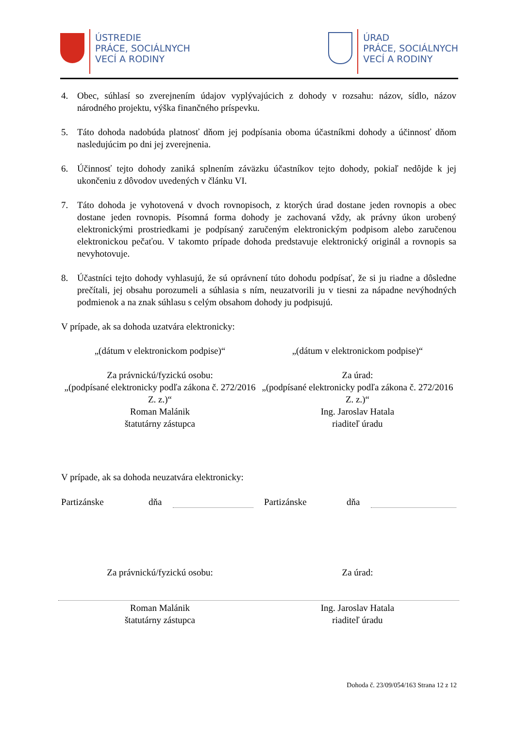ÚSTREDIE
PRÁCE, SOCIÁLNYCH
VECÍ A RODINY
ÚRAD
PRÁCE, SOCIÁLNYCH
VECÍ A RODINY
4. Obec, súhlasí so zverejnením údajov vyplývajúcich z dohody v rozsahu: názov, sídlo, názov národného projektu, výška finančného príspevku.
5. Táto dohoda nadobúda platnosť dňom jej podpísania oboma účastníkmi dohody a účinnosť dňom nasledujúcim po dni jej zverejnenia.
6. Účinnosť tejto dohody zaniká splnením záväzku účastníkov tejto dohody, pokiaľ nedôjde k jej ukončeniu z dôvodov uvedených v článku VI.
7. Táto dohoda je vyhotovená v dvoch rovnopisoch, z ktorých úrad dostane jeden rovnopis a obec dostane jeden rovnopis. Písomná forma dohody je zachovaná vždy, ak právny úkon urobený elektronickými prostriedkami je podpísaný zaručeným elektronickým podpisom alebo zaručenou elektronickou pečaťou. V takomto prípade dohoda predstavuje elektronický originál a rovnopis sa nevyhotovuje.
8. Účastníci tejto dohody vyhlasujú, že sú oprávnení túto dohodu podpísať, že si ju riadne a dôsledne prečítali, jej obsahu porozumeli a súhlasia s ním, neuzatvorili ju v tiesni za nápadne nevýhodných podmienok a na znak súhlasu s celým obsahom dohody ju podpisujú.
V prípade, ak sa dohoda uzatvára elektronicky:
„(dátum v elektronickom podpise)“
„(dátum v elektronickom podpise)“
Za právnickú/fyzickú osobu:
„(podpísané elektronicky podľa zákona č. 272/2016 Z. z.)“
Roman Malánik
štatutárny zástupca
Za úrad:
„(podpísané elektronicky podľa zákona č. 272/2016 Z. z.)“
Ing. Jaroslav Hatala
riaditeľ úradu
V prípade, ak sa dohoda neuzatvára elektronicky:
Partizánske dňa Partizánske dňa
Za právnickú/fyzickú osobu: Za úrad:
Roman Malánik
štatutárny zástupca
Ing. Jaroslav Hatala
riaditeľ úradu
Dohoda č. 23/09/054/163 Strana 12 z 12